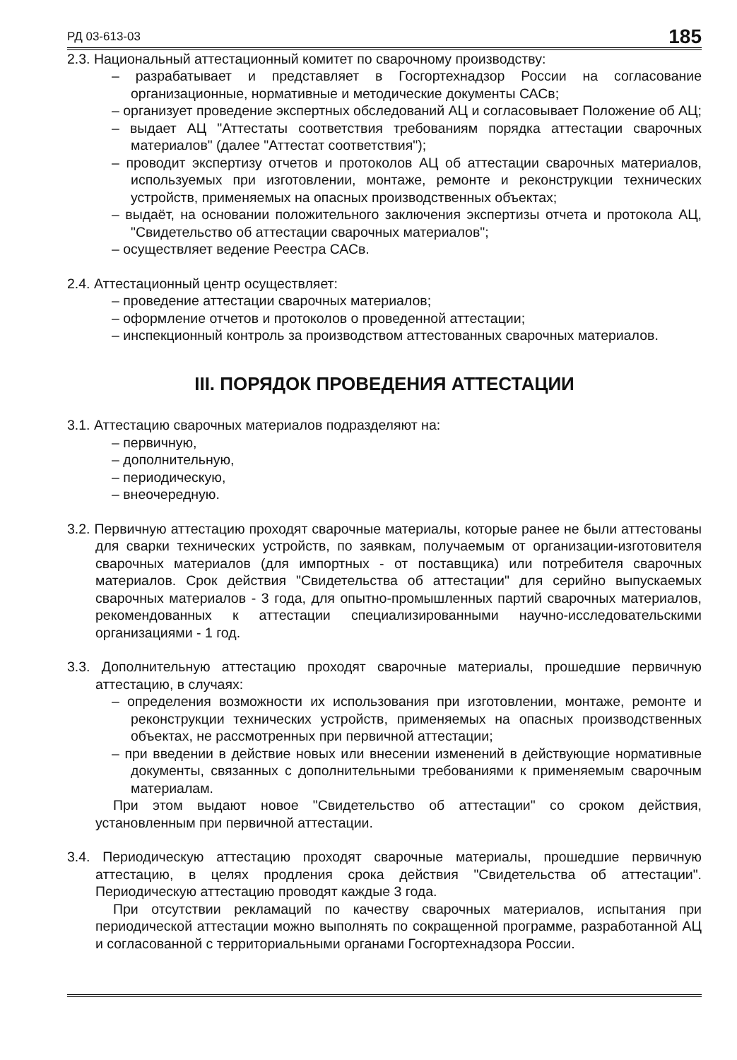РД 03-613-03 185
2.3. Национальный аттестационный комитет по сварочному производству:
– разрабатывает и представляет в Госгортехнадзор России на согласование организационные, нормативные и методические документы САСв;
– организует проведение экспертных обследований АЦ и согласовывает Положение об АЦ;
– выдает АЦ "Аттестаты соответствия требованиям порядка аттестации сварочных материалов" (далее "Аттестат соответствия");
– проводит экспертизу отчетов и протоколов АЦ об аттестации сварочных материалов, используемых при изготовлении, монтаже, ремонте и реконструкции технических устройств, применяемых на опасных производственных объектах;
– выдаёт, на основании положительного заключения экспертизы отчета и протокола АЦ, "Свидетельство об аттестации сварочных материалов";
– осуществляет ведение Реестра САСв.
2.4. Аттестационный центр осуществляет:
– проведение аттестации сварочных материалов;
– оформление отчетов и протоколов о проведенной аттестации;
– инспекционный контроль за производством аттестованных сварочных материалов.
III. ПОРЯДОК ПРОВЕДЕНИЯ АТТЕСТАЦИИ
3.1. Аттестацию сварочных материалов подразделяют на:
– первичную,
– дополнительную,
– периодическую,
– внеочередную.
3.2. Первичную аттестацию проходят сварочные материалы, которые ранее не были аттестованы для сварки технических устройств, по заявкам, получаемым от организации-изготовителя сварочных материалов (для импортных - от поставщика) или потребителя сварочных материалов. Срок действия "Свидетельства об аттестации" для серийно выпускаемых сварочных материалов - 3 года, для опытно-промышленных партий сварочных материалов, рекомендованных к аттестации специализированными научно-исследовательскими организациями - 1 год.
3.3. Дополнительную аттестацию проходят сварочные материалы, прошедшие первичную аттестацию, в случаях:
– определения возможности их использования при изготовлении, монтаже, ремонте и реконструкции технических устройств, применяемых на опасных производственных объектах, не рассмотренных при первичной аттестации;
– при введении в действие новых или внесении изменений в действующие нормативные документы, связанных с дополнительными требованиями к применяемым сварочным материалам.
При этом выдают новое "Свидетельство об аттестации" со сроком действия, установленным при первичной аттестации.
3.4. Периодическую аттестацию проходят сварочные материалы, прошедшие первичную аттестацию, в целях продления срока действия "Свидетельства об аттестации". Периодическую аттестацию проводят каждые 3 года.
При отсутствии рекламаций по качеству сварочных материалов, испытания при периодической аттестации можно выполнять по сокращенной программе, разработанной АЦ и согласованной с территориальными органами Госгортехнадзора России.